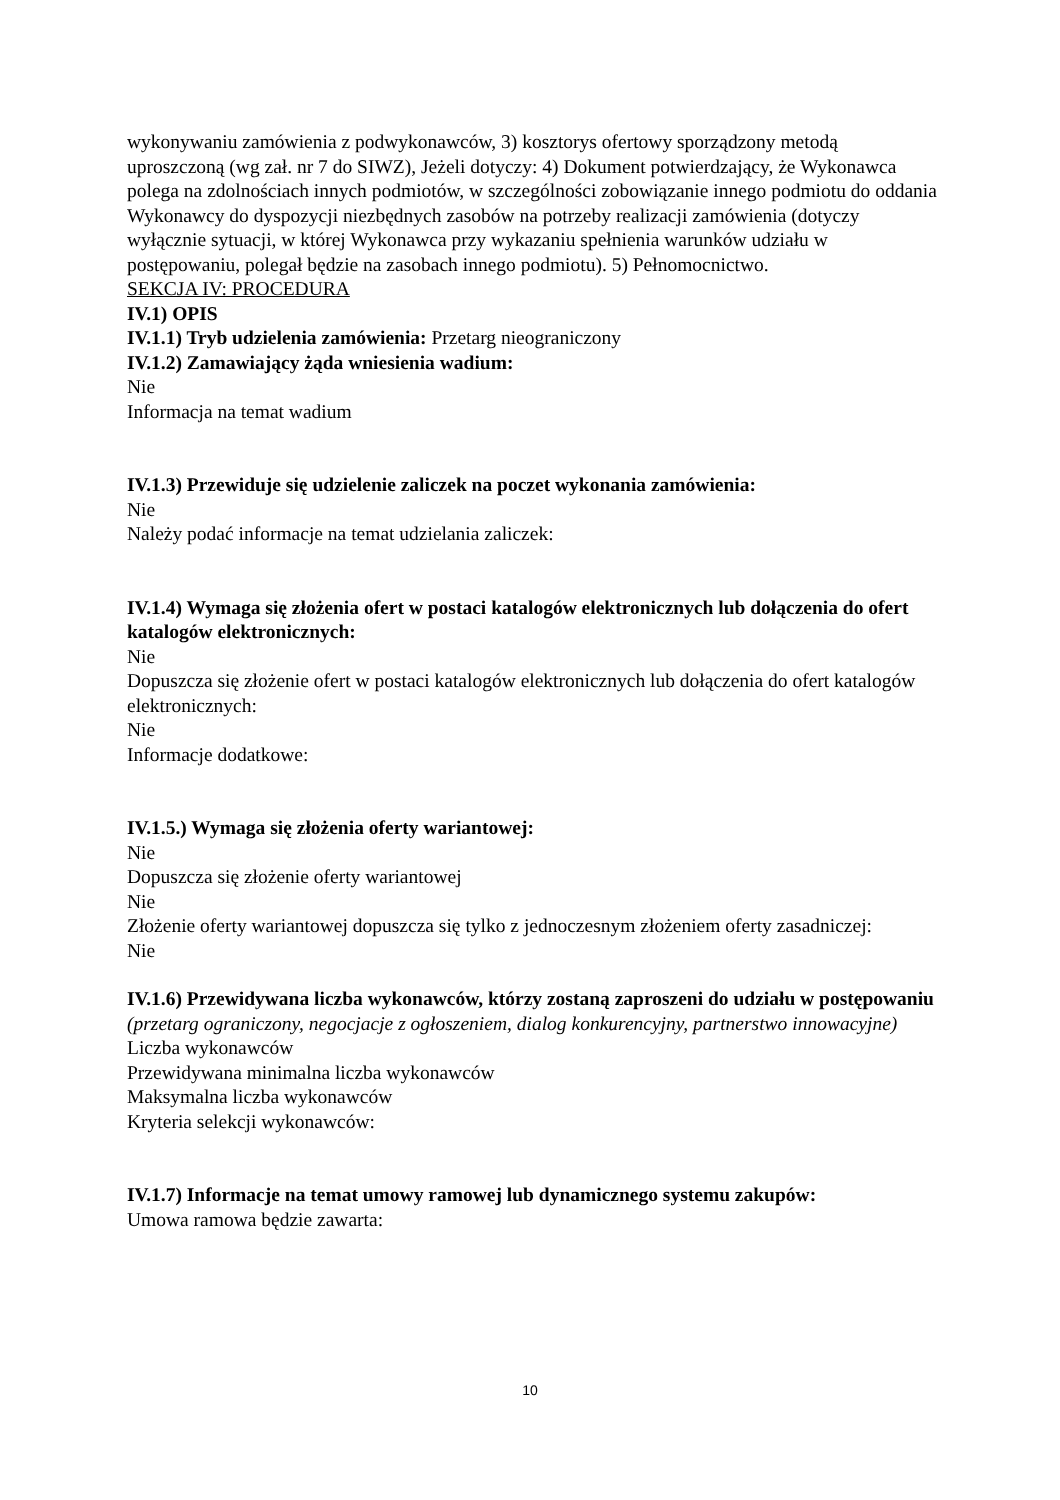wykonywaniu zamówienia z podwykonawców, 3) kosztorys ofertowy sporządzony metodą uproszczoną (wg zał. nr 7 do SIWZ), Jeżeli dotyczy: 4) Dokument potwierdzający, że Wykonawca polega na zdolnościach innych podmiotów, w szczególności zobowiązanie innego podmiotu do oddania Wykonawcy do dyspozycji niezbędnych zasobów na potrzeby realizacji zamówienia (dotyczy wyłącznie sytuacji, w której Wykonawca przy wykazaniu spełnienia warunków udziału w postępowaniu, polegał będzie na zasobach innego podmiotu). 5) Pełnomocnictwo.
SEKCJA IV: PROCEDURA
IV.1) OPIS
IV.1.1) Tryb udzielenia zamówienia: Przetarg nieograniczony
IV.1.2) Zamawiający żąda wniesienia wadium:
Nie
Informacja na temat wadium
IV.1.3) Przewiduje się udzielenie zaliczek na poczet wykonania zamówienia:
Nie
Należy podać informacje na temat udzielania zaliczek:
IV.1.4) Wymaga się złożenia ofert w postaci katalogów elektronicznych lub dołączenia do ofert katalogów elektronicznych:
Nie
Dopuszcza się złożenie ofert w postaci katalogów elektronicznych lub dołączenia do ofert katalogów elektronicznych:
Nie
Informacje dodatkowe:
IV.1.5.) Wymaga się złożenia oferty wariantowej:
Nie
Dopuszcza się złożenie oferty wariantowej
Nie
Złożenie oferty wariantowej dopuszcza się tylko z jednoczesnym złożeniem oferty zasadniczej:
Nie
IV.1.6) Przewidywana liczba wykonawców, którzy zostaną zaproszeni do udziału w postępowaniu
(przetarg ograniczony, negocjacje z ogłoszeniem, dialog konkurencyjny, partnerstwo innowacyjne)
Liczba wykonawców
Przewidywana minimalna liczba wykonawców
Maksymalna liczba wykonawców
Kryteria selekcji wykonawców:
IV.1.7) Informacje na temat umowy ramowej lub dynamicznego systemu zakupów:
Umowa ramowa będzie zawarta:
10